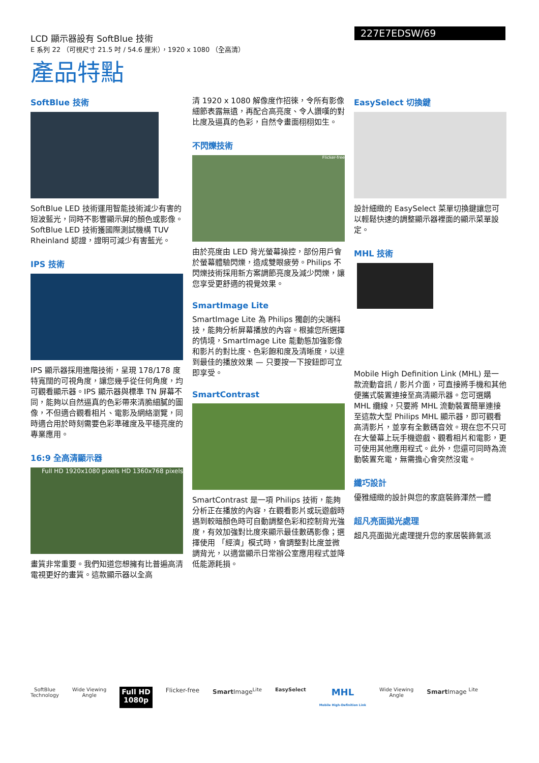LCD 顯示器設有 SoftBlue 技術
E 系列 22 （可視尺寸 21.5 吋 / 54.6 厘米），1920 x 1080 （全高清）
227E7EDSW/69
產品特點
SoftBlue 技術
SoftBlue LED 技術運用智能技術減少有害的短波藍光，同時不影響顯示屏的顏色或影像。SoftBlue LED 技術獲國際測試機構 TUV Rheinland 認證，證明可減少有害藍光。
IPS 技術
IPS 顯示器採用進階技術，呈現 178/178 度特寬闊的可視角度，讓您幾乎從任何角度，均可觀看顯示器。IPS 顯示器與標準 TN 屏幕不同，能夠以自然逼真的色彩帶來清脆細膩的圖像，不但適合觀看相片、電影及網絡瀏覽，同時適合用於時刻需要色彩準確度及平穩亮度的專業應用。
16:9 全高清顯示器
Full HD 1920x1080 pixels HD 1360x768 pixels
畫質非常重要。我們知道您想擁有比普遍高清電視更好的畫質。這款顯示器以全高
清 1920 x 1080 解像度作招徠，令所有影像細節表露無遺，再配合高亮度、令人讚嘆的對比度及逼真的色彩，自然令畫面栩栩如生。
不閃爍技術
Flicker-free
由於亮度由 LED 背光螢幕操控，部份用戶會於螢幕體驗閃爍，造成雙眼疲勞。Philips 不閃爍技術採用新方案調節亮度及減少閃爍，讓您享受更舒適的視覺效果。
SmartImage Lite
SmartImage Lite 為 Philips 獨創的尖端科技，能夠分析屏幕播放的內容。根據您所選擇的情境，SmartImage Lite 能動態加強影像和影片的對比度、色彩飽和度及清晰度，以達到最佳的播放效果 — 只要按一下按鈕即可立即享受。
SmartContrast
SmartContrast 是一項 Philips 技術，能夠分析正在播放的內容，在觀看影片或玩遊戲時遇到較暗顏色時可自動調整色彩和控制背光強度，有效加強對比度來顯示最佳數碼影像；選擇使用 「經濟」模式時，會調整對比度並微調背光，以適當顯示日常辦公室應用程式並降低能源耗損。
EasySelect 切換鍵
設計細緻的 EasySelect 菜單切換鍵讓您可以輕鬆快速的調整顯示器裡面的顯示菜單設定。
MHL 技術
Mobile High Definition Link (MHL) 是一款流動音訊 / 影片介面，可直接將手機和其他便攜式裝置連接至高清顯示器。您可選購 MHL 纜線，只要將 MHL 流動裝置簡單連接至這款大型 Philips MHL 顯示器，即可觀看高清影片，並享有全數碼音效。現在您不只可在大螢幕上玩手機遊戲、觀看相片和電影，更可使用其他應用程式。此外，您還可同時為流動裝置充電，無需擔心會突然沒電。
纖巧設計
優雅細緻的設計與您的家庭裝飾渾然一體
超凡亮面拋光處理
超凡亮面拋光處理提升您的家居裝飾氣派
SoftBlue
Technology
Wide Viewing
Angle
Full HD
1080p
Flicker-free Smart Image<sup>Lite</sup>
EasySelect
MHL
Mobile High-Definition Link
Wide Viewing
Angle
Smart Image <sup>Lite</sup>